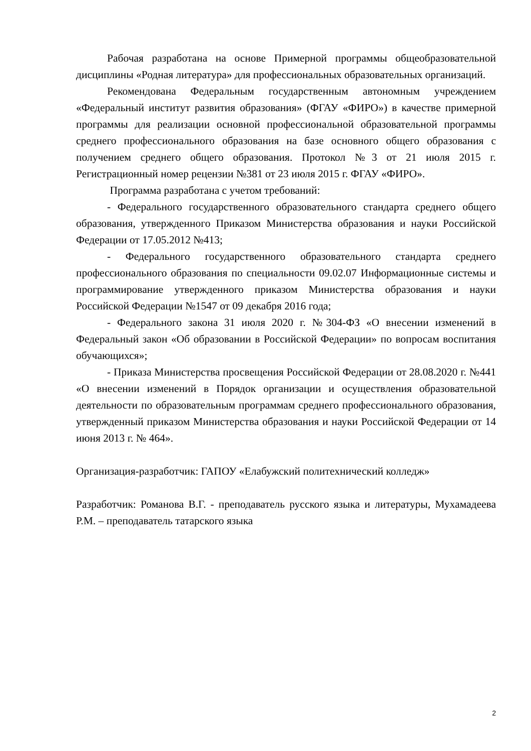Рабочая разработана на основе Примерной программы общеобразовательной дисциплины «Родная литература» для профессиональных образовательных организаций.
Рекомендована Федеральным государственным автономным учреждением «Федеральный институт развития образования» (ФГАУ «ФИРО») в качестве примерной программы для реализации основной профессиональной образовательной программы среднего профессионального образования на базе основного общего образования с получением среднего общего образования. Протокол №3 от 21 июля 2015 г. Регистрационный номер рецензии №381 от 23 июля 2015 г. ФГАУ «ФИРО».
Программа разработана с учетом требований:
- Федерального государственного образовательного стандарта среднего общего образования, утвержденного Приказом Министерства образования и науки Российской Федерации от 17.05.2012 №413;
- Федерального государственного образовательного стандарта среднего профессионального образования по специальности 09.02.07 Информационные системы и программирование утвержденного приказом Министерства образования и науки Российской Федерации №1547 от 09 декабря 2016 года;
- Федерального закона 31 июля 2020 г. №304-ФЗ «О внесении изменений в Федеральный закон «Об образовании в Российской Федерации» по вопросам воспитания обучающихся»;
- Приказа Министерства просвещения Российской Федерации от 28.08.2020 г. №441 «О внесении изменений в Порядок организации и осуществления образовательной деятельности по образовательным программам среднего профессионального образования, утвержденный приказом Министерства образования и науки Российской Федерации от 14 июня 2013 г. № 464».
Организация-разработчик: ГАПОУ «Елабужский политехнический колледж»
Разработчик: Романова В.Г. - преподаватель русского языка и литературы, Мухамадеева Р.М. – преподаватель татарского языка
2